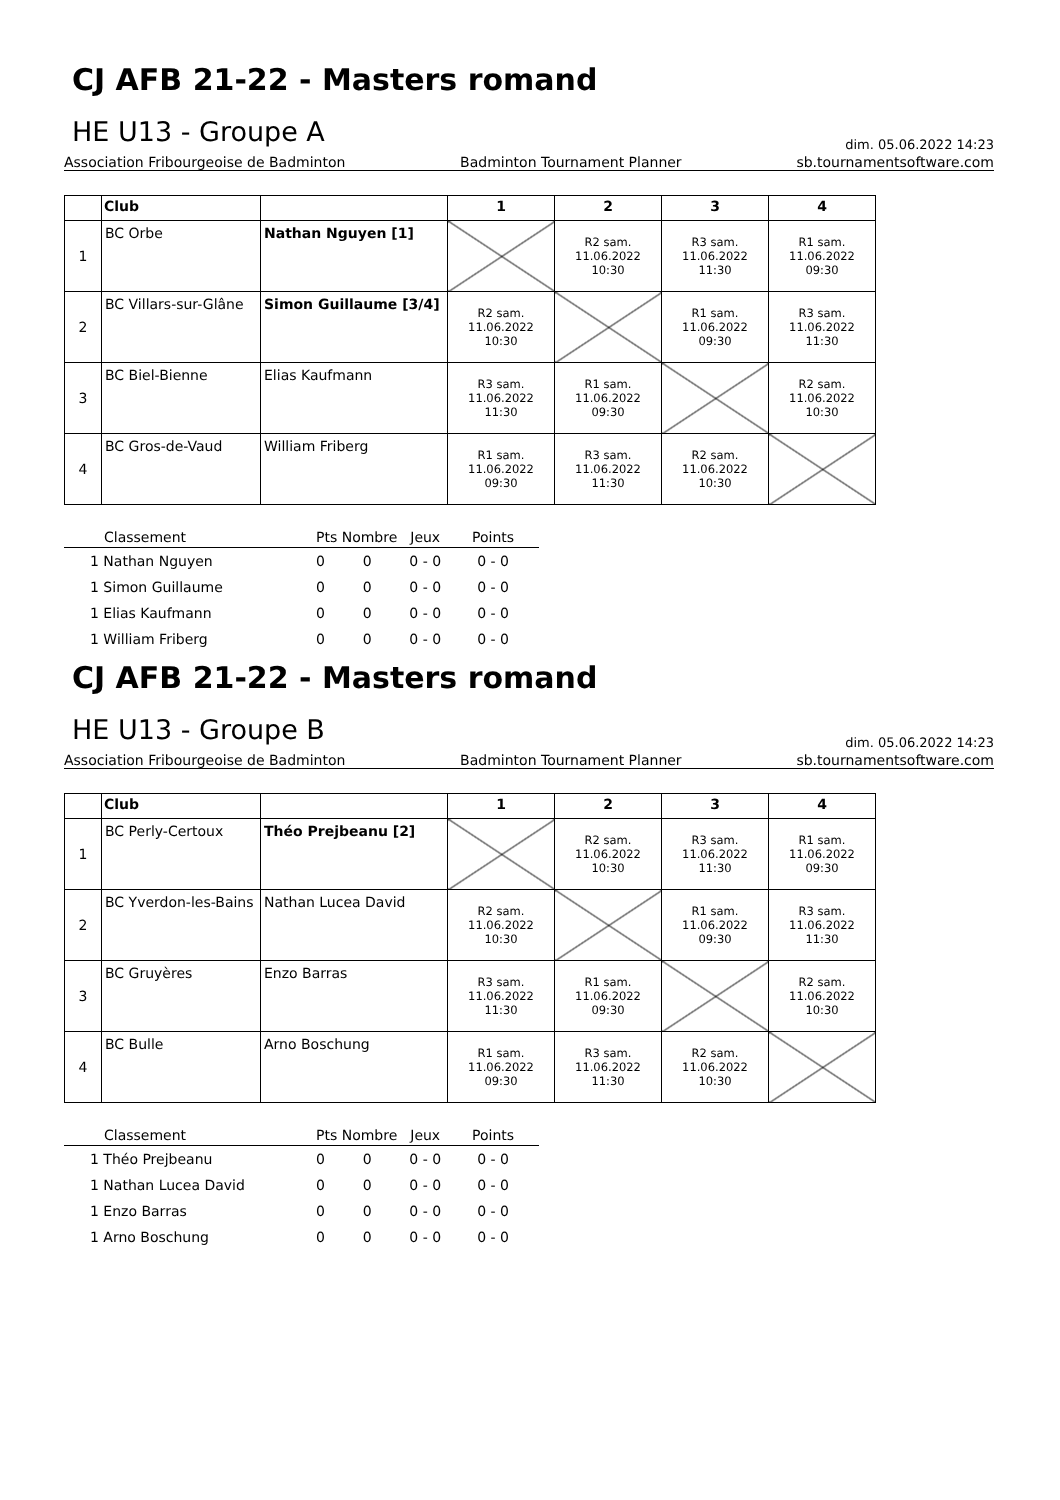CJ AFB 21-22 - Masters romand
HE U13 - Groupe A
dim. 05.06.2022 14:23
Association Fribourgeoise de Badminton Badminton Tournament Planner sb.tournamentsoftware.com
| | Club | | 1 | 2 | 3 | 4 |
| --- | --- | --- | --- | --- | --- | --- |
| 1 | BC Orbe | Nathan Nguyen [1] | | R2 sam. 11.06.2022 10:30 | R3 sam. 11.06.2022 11:30 | R1 sam. 11.06.2022 09:30 |
| 2 | BC Villars-sur-Glâne | Simon Guillaume [3/4] | R2 sam. 11.06.2022 10:30 | | R1 sam. 11.06.2022 09:30 | R3 sam. 11.06.2022 11:30 |
| 3 | BC Biel-Bienne | Elias Kaufmann | R3 sam. 11.06.2022 11:30 | R1 sam. 11.06.2022 09:30 | | R2 sam. 11.06.2022 10:30 |
| 4 | BC Gros-de-Vaud | William Friberg | R1 sam. 11.06.2022 09:30 | R3 sam. 11.06.2022 11:30 | R2 sam. 11.06.2022 10:30 | |
| Classement | Pts Nombre | | Jeux | Points |
| --- | --- | --- | --- | --- |
| 1 Nathan Nguyen | 0 | 0 | 0 - 0 | 0 - 0 |
| 1 Simon Guillaume | 0 | 0 | 0 - 0 | 0 - 0 |
| 1 Elias Kaufmann | 0 | 0 | 0 - 0 | 0 - 0 |
| 1 William Friberg | 0 | 0 | 0 - 0 | 0 - 0 |
CJ AFB 21-22 - Masters romand
HE U13 - Groupe B
dim. 05.06.2022 14:23
Association Fribourgeoise de Badminton Badminton Tournament Planner sb.tournamentsoftware.com
| | Club | | 1 | 2 | 3 | 4 |
| --- | --- | --- | --- | --- | --- | --- |
| 1 | BC Perly-Certoux | Théo Prejbeanu [2] | | R2 sam. 11.06.2022 10:30 | R3 sam. 11.06.2022 11:30 | R1 sam. 11.06.2022 09:30 |
| 2 | BC Yverdon-les-Bains | Nathan Lucea David | R2 sam. 11.06.2022 10:30 | | R1 sam. 11.06.2022 09:30 | R3 sam. 11.06.2022 11:30 |
| 3 | BC Gruyères | Enzo Barras | R3 sam. 11.06.2022 11:30 | R1 sam. 11.06.2022 09:30 | | R2 sam. 11.06.2022 10:30 |
| 4 | BC Bulle | Arno Boschung | R1 sam. 11.06.2022 09:30 | R3 sam. 11.06.2022 11:30 | R2 sam. 11.06.2022 10:30 | |
| Classement | Pts Nombre | | Jeux | Points |
| --- | --- | --- | --- | --- |
| 1 Théo Prejbeanu | 0 | 0 | 0 - 0 | 0 - 0 |
| 1 Nathan Lucea David | 0 | 0 | 0 - 0 | 0 - 0 |
| 1 Enzo Barras | 0 | 0 | 0 - 0 | 0 - 0 |
| 1 Arno Boschung | 0 | 0 | 0 - 0 | 0 - 0 |